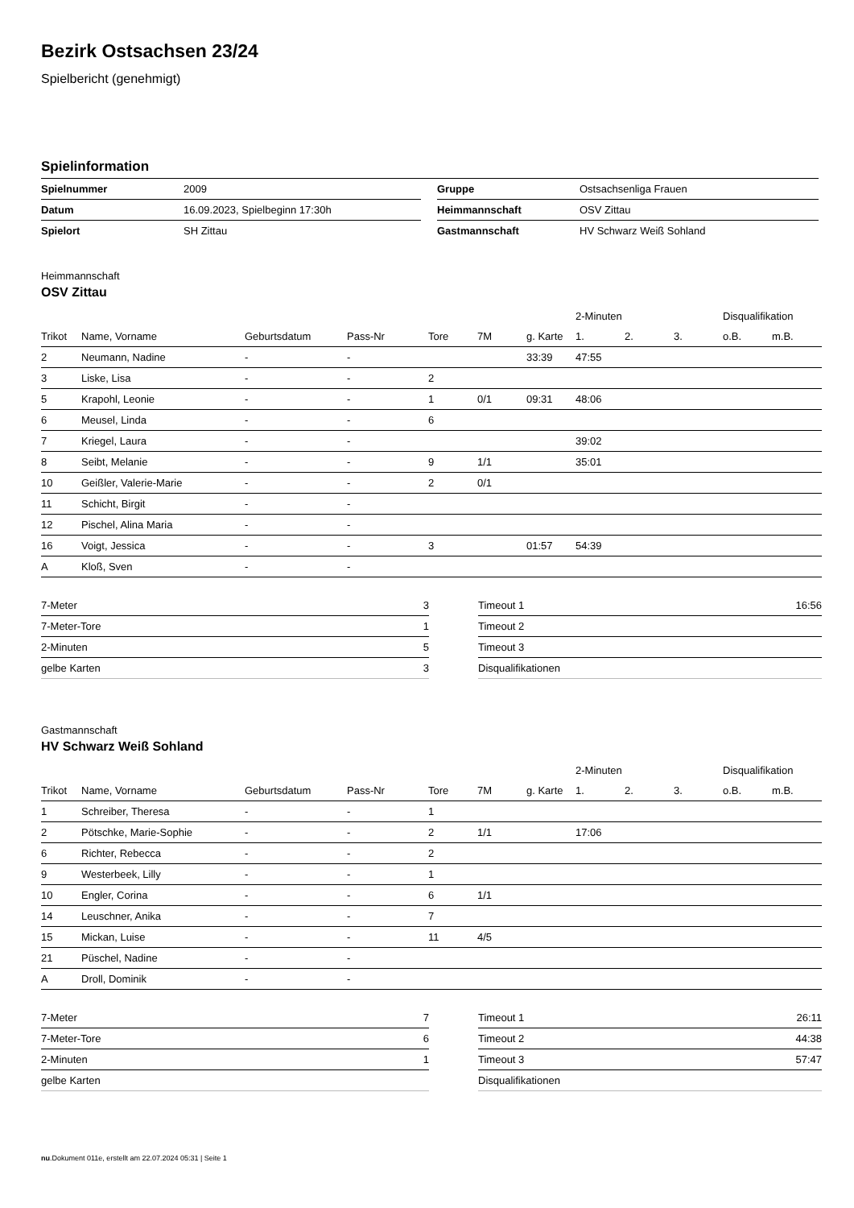Bezirk Ostsachsen 23/24
Spielbericht (genehmigt)
Spielinformation
| Spielnummer | 2009 |
| Datum | 16.09.2023, Spielbeginn 17:30h |
| Spielort | SH Zittau |
| Gruppe | Ostsachsenliga Frauen |
| Heimmannschaft | OSV Zittau |
| Gastmannschaft | HV Schwarz Weiß Sohland |
Heimmannschaft
OSV Zittau
| | | | | | | | 2-Minuten | | | Disqualifikation | |
| --- | --- | --- | --- | --- | --- | --- | --- | --- | --- | --- | --- |
| Trikot | Name, Vorname | Geburtsdatum | Pass-Nr | Tore | 7M | g. Karte | 1. | 2. | 3. | o.B. | m.B. |
| 2 | Neumann, Nadine | - | - | | | 33:39 | 47:55 | | | | |
| 3 | Liske, Lisa | - | - | 2 | | | | | | | |
| 5 | Krapohl, Leonie | - | - | 1 | 0/1 | 09:31 | 48:06 | | | | |
| 6 | Meusel, Linda | - | - | 6 | | | | | | | |
| 7 | Kriegel, Laura | - | - | | | | 39:02 | | | | |
| 8 | Seibt, Melanie | - | - | 9 | 1/1 | | 35:01 | | | | |
| 10 | Geißler, Valerie-Marie | - | - | 2 | 0/1 | | | | | | |
| 11 | Schicht, Birgit | - | - | | | | | | | | |
| 12 | Pischel, Alina Maria | - | - | | | | | | | | |
| 16 | Voigt, Jessica | - | - | 3 | | 01:57 | 54:39 | | | | |
| A | Kloß, Sven | - | - | | | | | | | | |
| 7-Meter | 3 |
| 7-Meter-Tore | 1 |
| 2-Minuten | 5 |
| gelbe Karten | 3 |
| Timeout 1 | 16:56 |
| Timeout 2 | |
| Timeout 3 | |
| Disqualifikationen | |
Gastmannschaft
HV Schwarz Weiß Sohland
| | | | | | | | 2-Minuten | | | Disqualifikation | |
| --- | --- | --- | --- | --- | --- | --- | --- | --- | --- | --- | --- |
| Trikot | Name, Vorname | Geburtsdatum | Pass-Nr | Tore | 7M | g. Karte | 1. | 2. | 3. | o.B. | m.B. |
| 1 | Schreiber, Theresa | - | - | 1 | | | | | | | |
| 2 | Pötschke, Marie-Sophie | - | - | 2 | 1/1 | | 17:06 | | | | |
| 6 | Richter, Rebecca | - | - | 2 | | | | | | | |
| 9 | Westerbeek, Lilly | - | - | 1 | | | | | | | |
| 10 | Engler, Corina | - | - | 6 | 1/1 | | | | | | |
| 14 | Leuschner, Anika | - | - | 7 | | | | | | | |
| 15 | Mickan, Luise | - | - | 11 | 4/5 | | | | | | |
| 21 | Püschel, Nadine | - | - | | | | | | | | |
| A | Droll, Dominik | - | - | | | | | | | | |
| 7-Meter | 7 |
| 7-Meter-Tore | 6 |
| 2-Minuten | 1 |
| gelbe Karten | |
| Timeout 1 | 26:11 |
| Timeout 2 | 44:38 |
| Timeout 3 | 57:47 |
| Disqualifikationen | |
nu.Dokument 011e, erstellt am 22.07.2024 05:31 | Seite 1